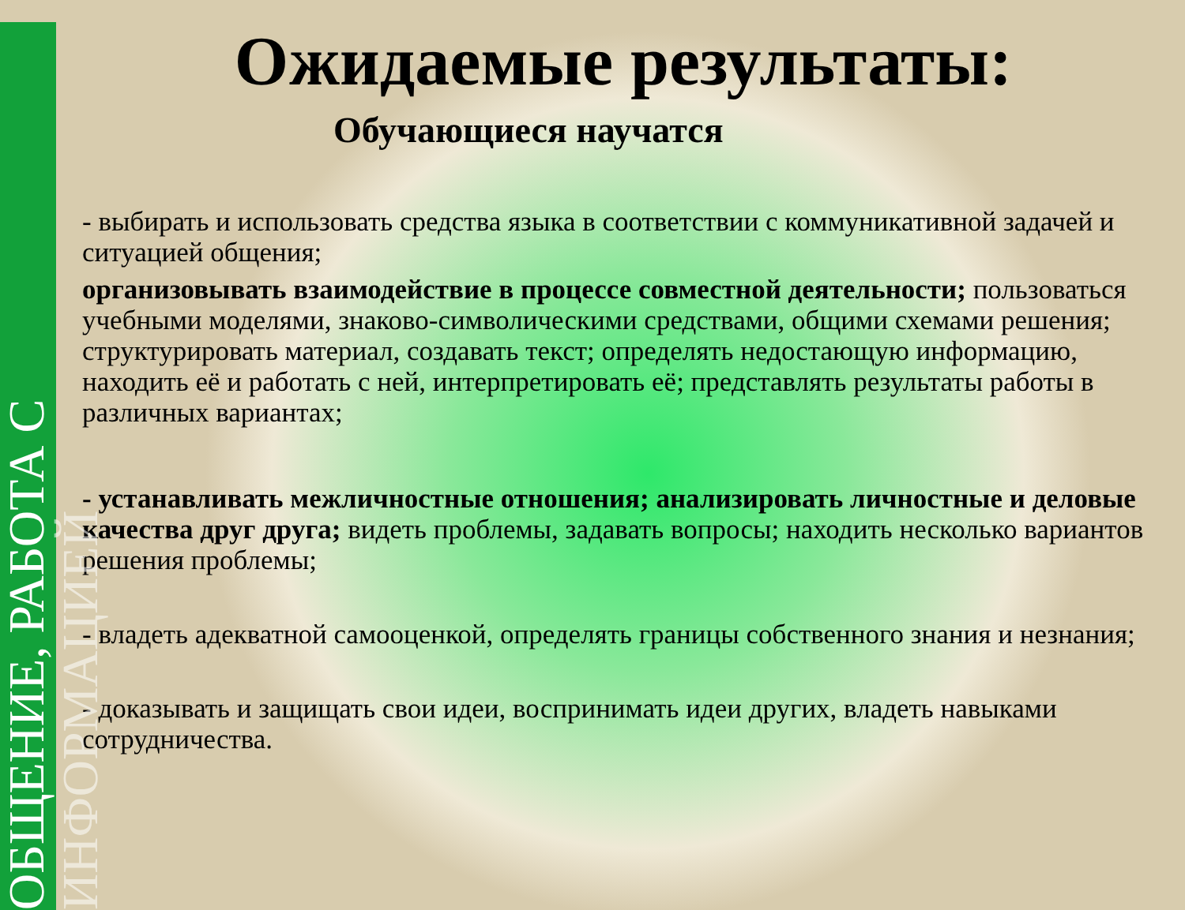ОБЩЕНИЕ, РАБОТА С ИНФОРМАЦИЕЙ
Ожидаемые результаты:
Обучающиеся научатся
- выбирать и использовать средства языка в соответствии с коммуникативной задачей и ситуацией общения;
организовывать взаимодействие в процессе совместной деятельности; пользоваться учебными моделями, знаково-символическими средствами, общими схемами решения; структурировать материал, создавать текст; определять недостающую информацию, находить её и работать с ней, интерпретировать её; представлять результаты работы в различных вариантах;
- устанавливать межличностные отношения; анализировать личностные и деловые качества друг друга; видеть проблемы, задавать вопросы; находить несколько вариантов решения проблемы;
- владеть адекватной самооценкой, определять границы собственного знания и незнания;
- доказывать и защищать свои идеи, воспринимать идеи других, владеть навыками сотрудничества.